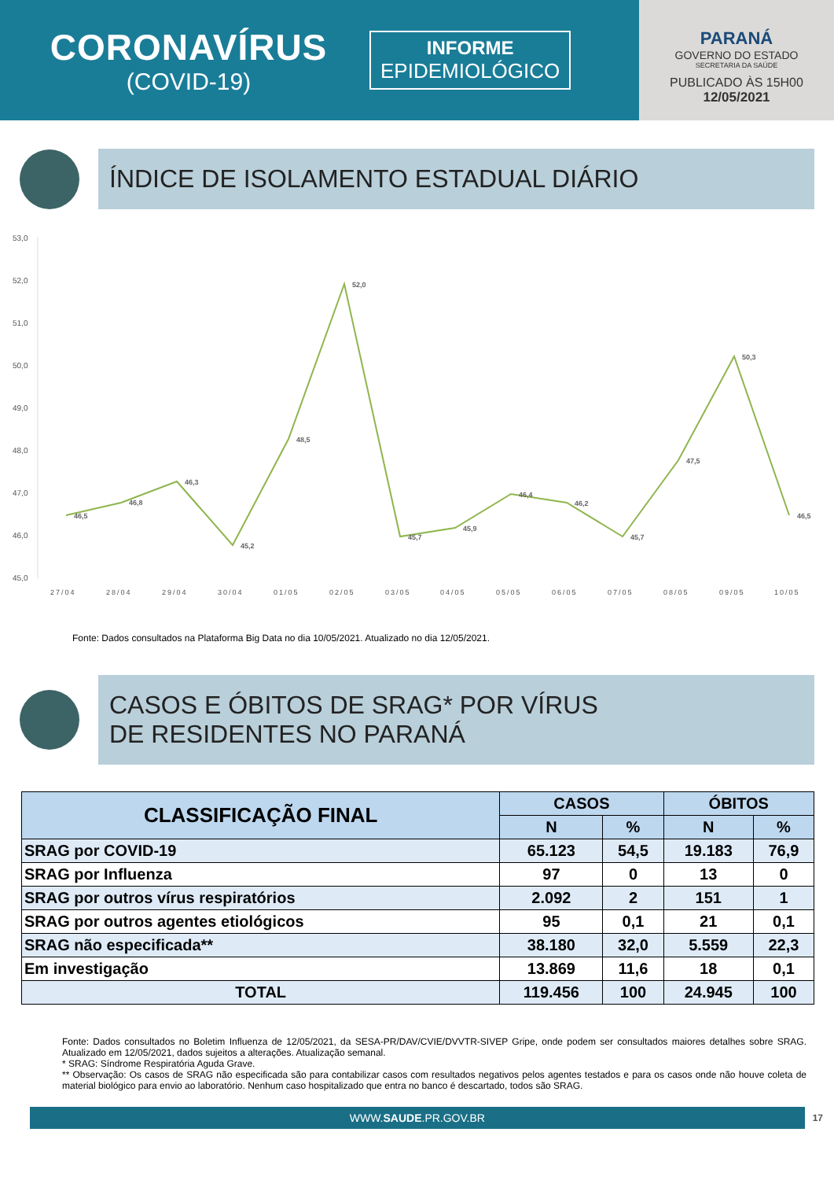CORONAVÍRUS
(COVID-19)
INFORME
EPIDEMIOLÓGICO
PARANÁ
GOVERNO DO ESTADO
SECRETARIA DA SAÚDE
PUBLICADO ÀS 15H00
12/05/2021
ÍNDICE DE ISOLAMENTO ESTADUAL DIÁRIO
53,0
52,0
51,0
50,0
49,0
48,0
47,0
46,0
45,0
46,5
46,8
46,3
45,2
48,5
52,0
45,7
45,9
46,4
46,2
45,7
47,5
50,3
46,5
27/04
28/04
29/04
30/04
01/05
02/05
03/05
04/05
05/05
06/05
07/05
08/05
09/05
10/05
Fonte: Dados consultados na Plataforma Big Data no dia 10/05/2021. Atualizado no dia 12/05/2021.
CASOS E ÓBITOS DE SRAG* POR VÍRUS
DE RESIDENTES NO PARANÁ
| CLASSIFICAÇÃO FINAL | CASOS | | ÓBITOS | |
| --- | --- | --- | --- | --- |
| | N | % | N | % |
| SRAG por COVID-19 | 65.123 | 54,5 | 19.183 | 76,9 |
| SRAG por Influenza | 97 | 0 | 13 | 0 |
| SRAG por outros vírus respiratórios | 2.092 | 2 | 151 | 1 |
| SRAG por outros agentes etiológicos | 95 | 0,1 | 21 | 0,1 |
| SRAG não especificada** | 38.180 | 32,0 | 5.559 | 22,3 |
| Em investigação | 13.869 | 11,6 | 18 | 0,1 |
| TOTAL | 119.456 | 100 | 24.945 | 100 |
Fonte: Dados consultados no Boletim Influenza de 12/05/2021, da SESA-PR/DAV/CVIE/DVVTR-SIVEP Gripe, onde podem ser consultados maiores detalhes sobre SRAG. Atualizado em 12/05/2021, dados sujeitos a alterações. Atualização semanal.
* SRAG: Síndrome Respiratória Aguda Grave.
** Observação: Os casos de SRAG não especificada são para contabilizar casos com resultados negativos pelos agentes testados e para os casos onde não houve coleta de material biológico para envio ao laboratório. Nenhum caso hospitalizado que entra no banco é descartado, todos são SRAG.
WWW.SAUDE.PR.GOV.BR
17